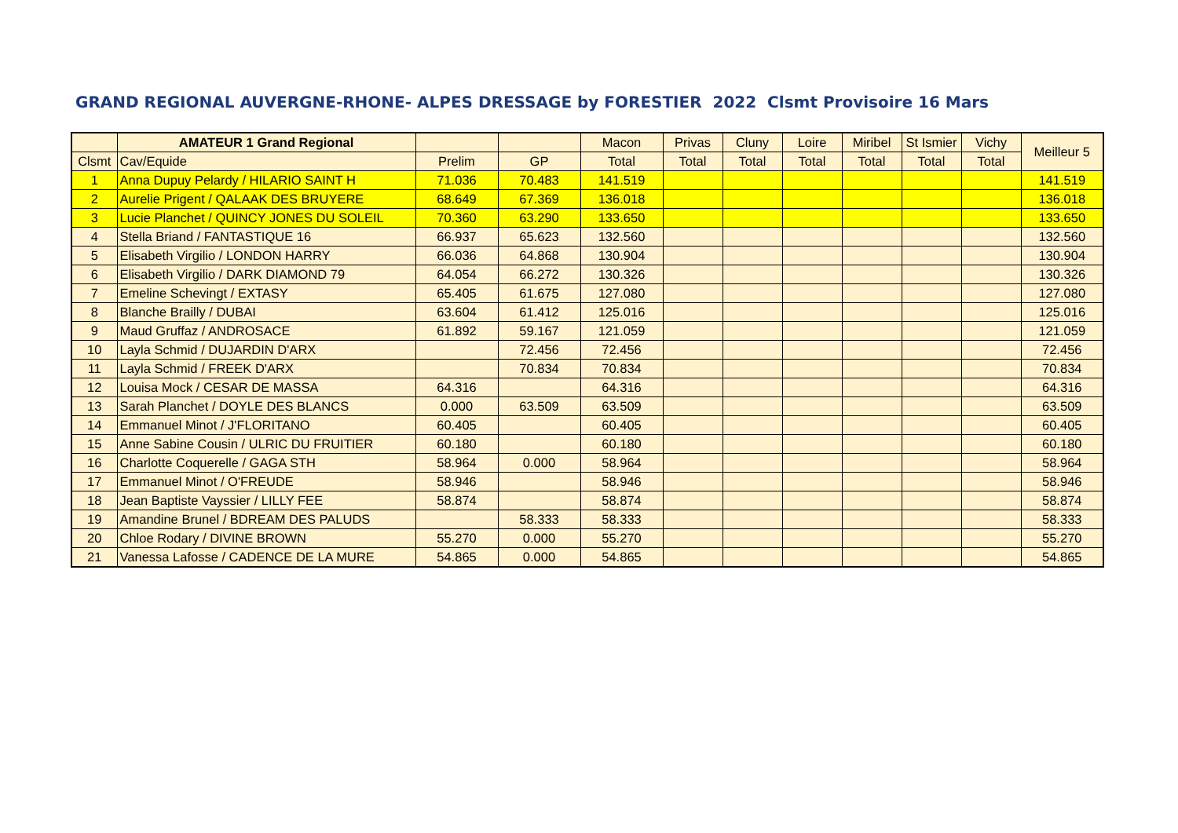GRAND REGIONAL AUVERGNE-RHONE- ALPES DRESSAGE by FORESTIER 2022 Clsmt Provisoire 16 Mars
| | AMATEUR 1 Grand Regional | | | Macon | Privas | Cluny | Loire | Miribel | St Ismier | Vichy | Meilleur 5 |
| --- | --- | --- | --- | --- | --- | --- | --- | --- | --- | --- | --- |
| Clsmt | Cav/Equide | Prelim | GP | Total | Total | Total | Total | Total | Total | Total | |
| 1 | Anna Dupuy Pelardy / HILARIO SAINT H | 71.036 | 70.483 | 141.519 | | | | | | | 141.519 |
| 2 | Aurelie Prigent / QALAAK DES BRUYERE | 68.649 | 67.369 | 136.018 | | | | | | | 136.018 |
| 3 | Lucie Planchet / QUINCY JONES DU SOLEIL | 70.360 | 63.290 | 133.650 | | | | | | | 133.650 |
| 4 | Stella Briand / FANTASTIQUE 16 | 66.937 | 65.623 | 132.560 | | | | | | | 132.560 |
| 5 | Elisabeth Virgilio / LONDON HARRY | 66.036 | 64.868 | 130.904 | | | | | | | 130.904 |
| 6 | Elisabeth Virgilio / DARK DIAMOND 79 | 64.054 | 66.272 | 130.326 | | | | | | | 130.326 |
| 7 | Emeline Schevingt / EXTASY | 65.405 | 61.675 | 127.080 | | | | | | | 127.080 |
| 8 | Blanche Brailly / DUBAI | 63.604 | 61.412 | 125.016 | | | | | | | 125.016 |
| 9 | Maud Gruffaz / ANDROSACE | 61.892 | 59.167 | 121.059 | | | | | | | 121.059 |
| 10 | Layla Schmid / DUJARDIN D'ARX | | 72.456 | 72.456 | | | | | | | 72.456 |
| 11 | Layla Schmid / FREEK D'ARX | | 70.834 | 70.834 | | | | | | | 70.834 |
| 12 | Louisa Mock / CESAR DE MASSA | 64.316 | | 64.316 | | | | | | | 64.316 |
| 13 | Sarah Planchet / DOYLE DES BLANCS | 0.000 | 63.509 | 63.509 | | | | | | | 63.509 |
| 14 | Emmanuel Minot / J'FLORITANO | 60.405 | | 60.405 | | | | | | | 60.405 |
| 15 | Anne Sabine Cousin / ULRIC DU FRUITIER | 60.180 | | 60.180 | | | | | | | 60.180 |
| 16 | Charlotte Coquerelle / GAGA STH | 58.964 | 0.000 | 58.964 | | | | | | | 58.964 |
| 17 | Emmanuel Minot / O'FREUDE | 58.946 | | 58.946 | | | | | | | 58.946 |
| 18 | Jean Baptiste Vayssier / LILLY FEE | 58.874 | | 58.874 | | | | | | | 58.874 |
| 19 | Amandine Brunel / BDREAM DES PALUDS | | 58.333 | 58.333 | | | | | | | 58.333 |
| 20 | Chloe Rodary / DIVINE BROWN | 55.270 | 0.000 | 55.270 | | | | | | | 55.270 |
| 21 | Vanessa Lafosse / CADENCE DE LA MURE | 54.865 | 0.000 | 54.865 | | | | | | | 54.865 |